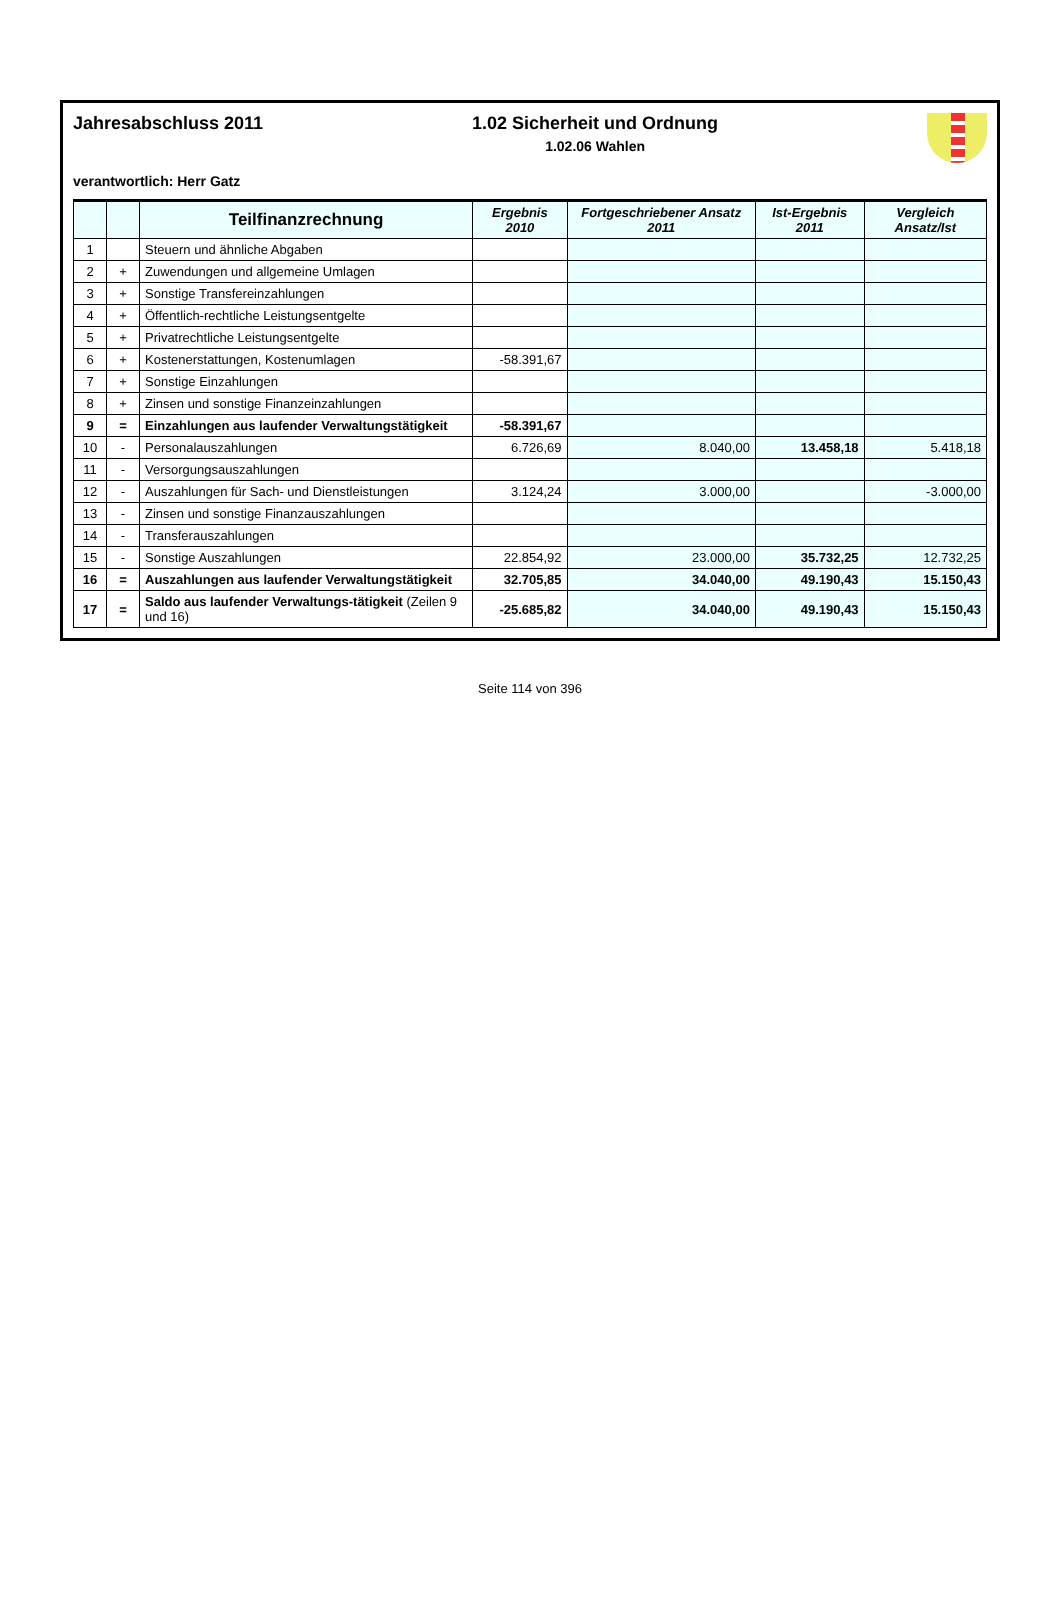Jahresabschluss 2011 1.02 Sicherheit und Ordnung
1.02.06 Wahlen
verantwortlich: Herr Gatz
| | | Teilfinanzrechnung | Ergebnis 2010 | Fortgeschriebener Ansatz 2011 | Ist-Ergebnis 2011 | Vergleich Ansatz/Ist |
| --- | --- | --- | --- | --- | --- | --- |
| 1 | | Steuern und ähnliche Abgaben | | | | |
| 2 | + | Zuwendungen und allgemeine Umlagen | | | | |
| 3 | + | Sonstige Transfereinzahlungen | | | | |
| 4 | + | Öffentlich-rechtliche Leistungsentgelte | | | | |
| 5 | + | Privatrechtliche Leistungsentgelte | | | | |
| 6 | + | Kostenerstattungen, Kostenumlagen | -58.391,67 | | | |
| 7 | + | Sonstige Einzahlungen | | | | |
| 8 | + | Zinsen und sonstige Finanzeinzahlungen | | | | |
| 9 | = | Einzahlungen aus laufender Verwaltungstätigkeit | -58.391,67 | | | |
| 10 | - | Personalauszahlungen | 6.726,69 | 8.040,00 | 13.458,18 | 5.418,18 |
| 11 | - | Versorgungsauszahlungen | | | | |
| 12 | - | Auszahlungen für Sach- und Dienstleistungen | 3.124,24 | 3.000,00 | | -3.000,00 |
| 13 | - | Zinsen und sonstige Finanzauszahlungen | | | | |
| 14 | - | Transferauszahlungen | | | | |
| 15 | - | Sonstige Auszahlungen | 22.854,92 | 23.000,00 | 35.732,25 | 12.732,25 |
| 16 | = | Auszahlungen aus laufender Verwaltungstätigkeit | 32.705,85 | 34.040,00 | 49.190,43 | 15.150,43 |
| 17 | = | Saldo aus laufender Verwaltungs-tätigkeit (Zeilen 9 und 16) | -25.685,82 | 34.040,00 | 49.190,43 | 15.150,43 |
Seite 114 von 396